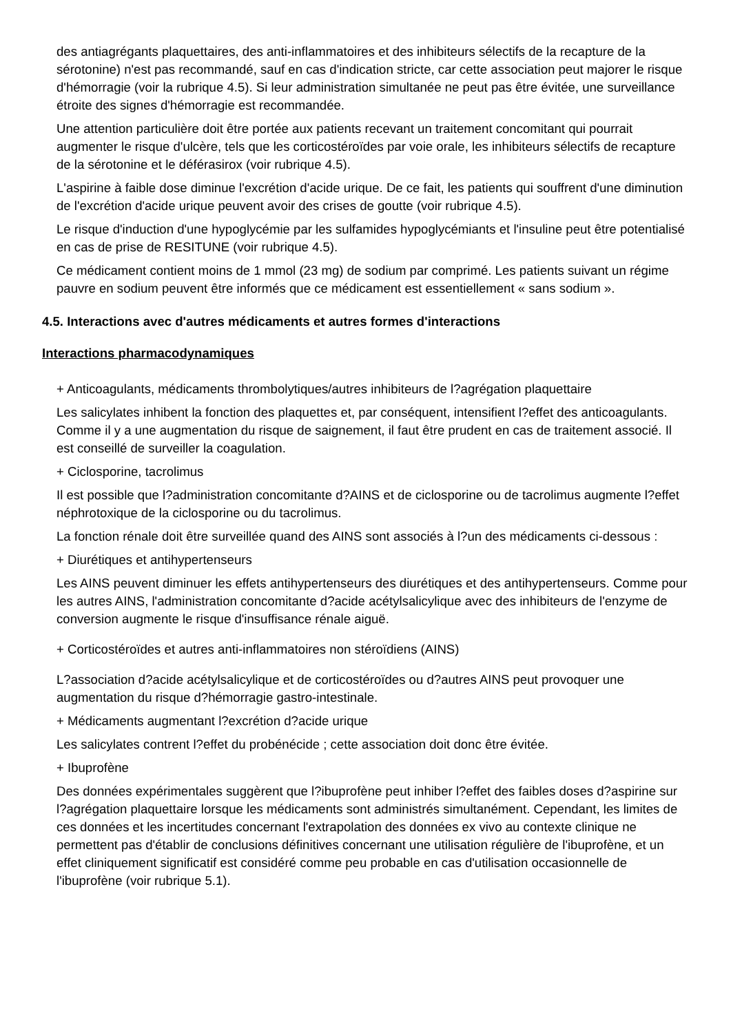des antiagrégants plaquettaires, des anti-inflammatoires et des inhibiteurs sélectifs de la recapture de la sérotonine) n'est pas recommandé, sauf en cas d'indication stricte, car cette association peut majorer le risque d'hémorragie (voir la rubrique 4.5). Si leur administration simultanée ne peut pas être évitée, une surveillance étroite des signes d'hémorragie est recommandée.
Une attention particulière doit être portée aux patients recevant un traitement concomitant qui pourrait augmenter le risque d'ulcère, tels que les corticostéroïdes par voie orale, les inhibiteurs sélectifs de recapture de la sérotonine et le déférasirox (voir rubrique 4.5).
L'aspirine à faible dose diminue l'excrétion d'acide urique. De ce fait, les patients qui souffrent d'une diminution de l'excrétion d'acide urique peuvent avoir des crises de goutte (voir rubrique 4.5).
Le risque d'induction d'une hypoglycémie par les sulfamides hypoglycémiants et l'insuline peut être potentialisé en cas de prise de RESITUNE (voir rubrique 4.5).
Ce médicament contient moins de 1 mmol (23 mg) de sodium par comprimé. Les patients suivant un régime pauvre en sodium peuvent être informés que ce médicament est essentiellement « sans sodium ».
4.5. Interactions avec d'autres médicaments et autres formes d'interactions
Interactions pharmacodynamiques
+ Anticoagulants, médicaments thrombolytiques/autres inhibiteurs de l?agrégation plaquettaire
Les salicylates inhibent la fonction des plaquettes et, par conséquent, intensifient l?effet des anticoagulants. Comme il y a une augmentation du risque de saignement, il faut être prudent en cas de traitement associé. Il est conseillé de surveiller la coagulation.
+ Ciclosporine, tacrolimus
Il est possible que l?administration concomitante d?AINS et de ciclosporine ou de tacrolimus augmente l?effet néphrotoxique de la ciclosporine ou du tacrolimus.
La fonction rénale doit être surveillée quand des AINS sont associés à l?un des médicaments ci-dessous :
+ Diurétiques et antihypertenseurs
Les AINS peuvent diminuer les effets antihypertenseurs des diurétiques et des antihypertenseurs. Comme pour les autres AINS, l'administration concomitante d?acide acétylsalicylique avec des inhibiteurs de l'enzyme de conversion augmente le risque d'insuffisance rénale aiguë.
+ Corticostéroïdes et autres anti-inflammatoires non stéroïdiens (AINS)
L?association d?acide acétylsalicylique et de corticostéroïdes ou d?autres AINS peut provoquer une augmentation du risque d?hémorragie gastro-intestinale.
+ Médicaments augmentant l?excrétion d?acide urique
Les salicylates contrent l?effet du probénécide ; cette association doit donc être évitée.
+ Ibuprofène
Des données expérimentales suggèrent que l?ibuprofène peut inhiber l?effet des faibles doses d?aspirine sur l?agrégation plaquettaire lorsque les médicaments sont administrés simultanément. Cependant, les limites de ces données et les incertitudes concernant l'extrapolation des données ex vivo au contexte clinique ne permettent pas d'établir de conclusions définitives concernant une utilisation régulière de l'ibuprofène, et un effet cliniquement significatif est considéré comme peu probable en cas d'utilisation occasionnelle de l'ibuprofène (voir rubrique 5.1).